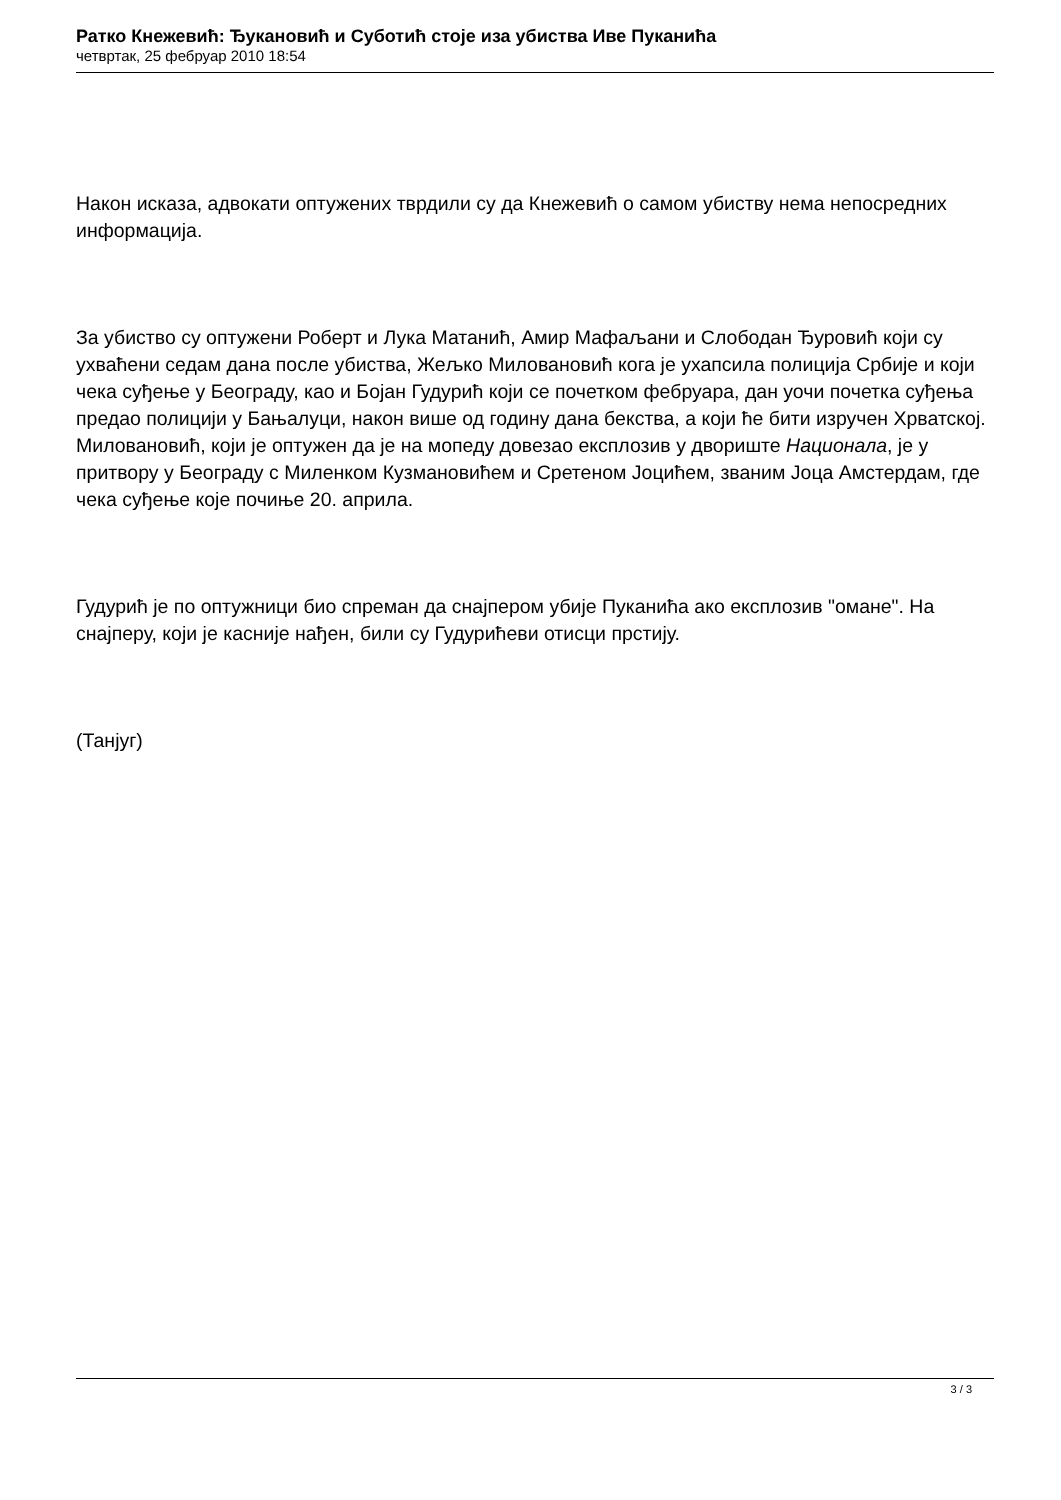Ратко Кнежевић: Ђукановић и Суботић стоје иза убиства Иве Пуканића
четвртак, 25 фебруар 2010 18:54
Након исказа, адвокати оптужених тврдили су да Кнежевић о самом убиству нема непосредних информација.
За убиство су оптужени Роберт и Лука Матанић, Амир Мафаљани и Слободан Ђуровић који су ухваћени седам дана после убиства, Жељко Миловановић кога је ухапсила полиција Србије и који чека суђење у Београду, као и Бојан Гудурић који се почетком фебруара, дан уочи почетка суђења предао полицији у Бањалуци, након више од годину дана бекства, а који ће бити изручен Хрватској. Миловановић, који је оптужен да је на мопеду довезао експлозив у двориште Национала, је у притвору у Београду с Миленком Кузмановићем и Сретеном Јоцићем, званим Јоца Амстердам, где чека суђење које почиње 20. априла.
Гудурић је по оптужници био спреман да снајпером убије Пуканића ако експлозив "омане". На снајперу, који је касније нађен, били су Гудурићеви отисци прстију.
(Танјуг)
3 / 3